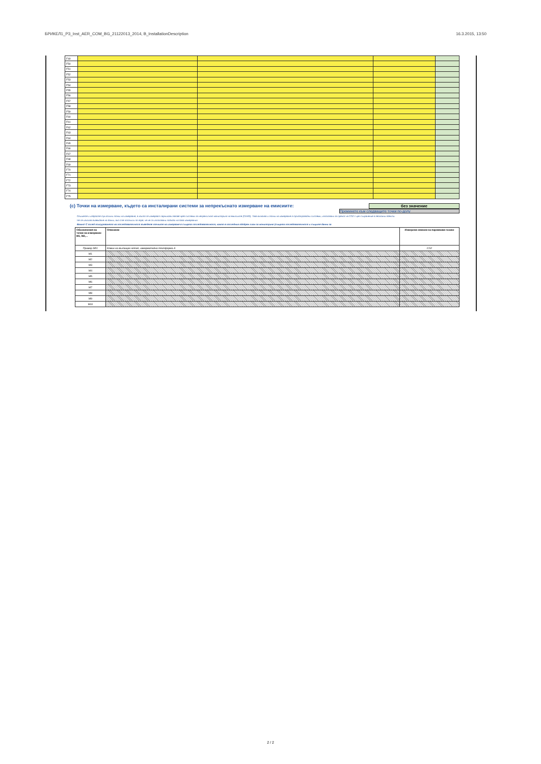БРИКЕЛ1_P3_Inst_AER_COM_BG_21122013_2014, B_InstallationDescription 16.3.2015, 13:50
| F49 | | | | |
| F50 | | | | |
| F51 | | | | |
| F52 | | | | |
| F53 | | | | |
| F54 | | | | |
| F55 | | | | |
| F56 | | | | |
| F57 | | | | |
| F58 | | | | |
| F59 | | | | |
| F60 | | | | |
| F61 | | | | |
| F62 | | | | |
| F63 | | | | |
| F64 | | | | |
| F65 | | | | |
| F66 | | | | |
| F67 | | | | |
| F68 | | | | |
| F69 | | | | |
| F70 | | | | |
| F71 | | | | |
| F72 | | | | |
| F73 | | | | |
| F74 | | | | |
| F75 | | | | |
(c) Точки на измерване, където са инсталирани системи за непрекъснато измерване на емисиите:
без значение
Преминете към следващите точки по-долу
Опишете и избройте тук всички точки на измерване, в които се измерват парникови газове чрез системи за непрекъснат мониторинг на емисиите (CEMS). Това включва и точки на измерване в тръбопроводни системи, използвани за пренос на CO2 с цел съхранение в геоложки обекти.
Не се изисква въвеждане на данни, ако сте посочили по-горе, че не са използвани подходи на база измервания.
Важно! С оглед осигуряването на последователност въведете точките на измерване в същата последователност, както в последния одобрен план за мониторинг (същата последователност и същите данни за
| Обозначения на точки на измерване M1, M2,... | Описание | Измерени емисии на парникови газове |
| --- | --- | --- |
| Пример M01 | Комин на въглищен котел, измервателна платформа A | CO2 |
| M1 | | |
| M2 | | |
| M3 | | |
| M4 | | |
| M5 | | |
| M6 | | |
| M7 | | |
| M8 | | |
| M9 | | |
| M10 | | |
2 / 2